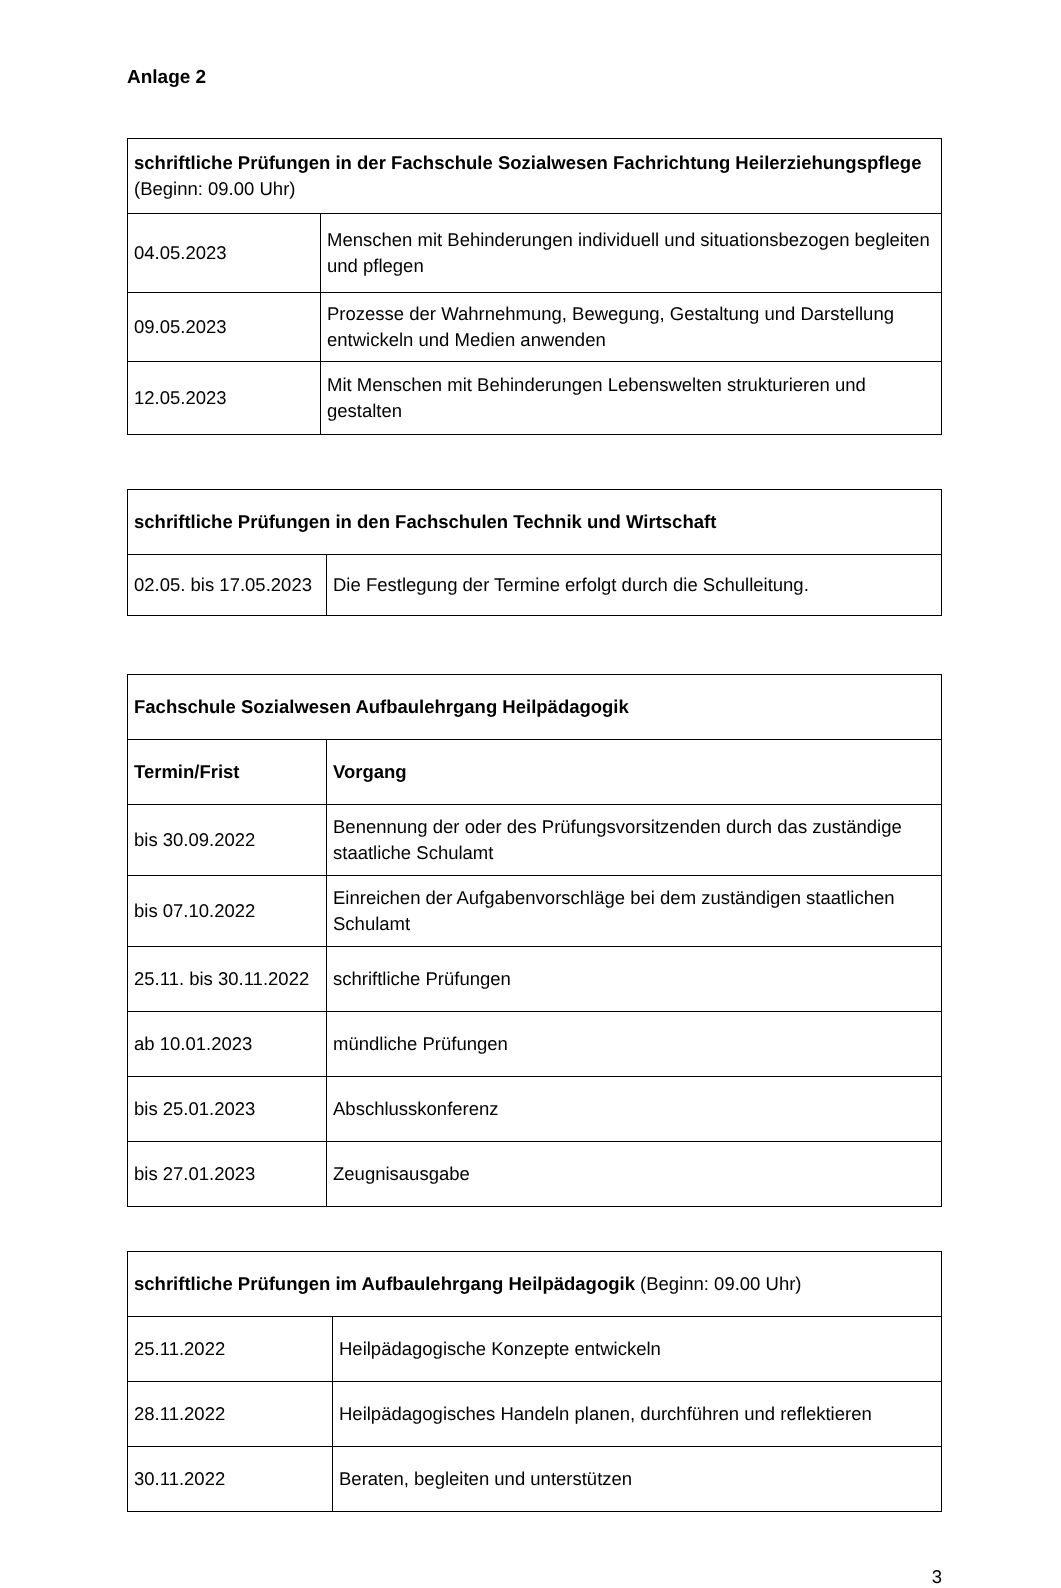Anlage 2
| schriftliche Prüfungen in der Fachschule Sozialwesen Fachrichtung Heilerziehungspflege (Beginn: 09.00 Uhr) | |
| 04.05.2023 | Menschen mit Behinderungen individuell und situationsbezogen begleiten und pflegen |
| 09.05.2023 | Prozesse der Wahrnehmung, Bewegung, Gestaltung und Darstellung entwickeln und Medien anwenden |
| 12.05.2023 | Mit Menschen mit Behinderungen Lebenswelten strukturieren und gestalten |
| schriftliche Prüfungen in den Fachschulen Technik und Wirtschaft | |
| 02.05. bis 17.05.2023 | Die Festlegung der Termine erfolgt durch die Schulleitung. |
| Fachschule Sozialwesen Aufbaulehrgang Heilpädagogik | |
| Termin/Frist | Vorgang |
| bis 30.09.2022 | Benennung der oder des Prüfungsvorsitzenden durch das zuständige staatliche Schulamt |
| bis 07.10.2022 | Einreichen der Aufgabenvorschläge bei dem zuständigen staatlichen Schulamt |
| 25.11. bis 30.11.2022 | schriftliche Prüfungen |
| ab 10.01.2023 | mündliche Prüfungen |
| bis 25.01.2023 | Abschlusskonferenz |
| bis 27.01.2023 | Zeugnisausgabe |
| schriftliche Prüfungen im Aufbaulehrgang Heilpädagogik (Beginn: 09.00 Uhr) | |
| 25.11.2022 | Heilpädagogische Konzepte entwickeln |
| 28.11.2022 | Heilpädagogisches Handeln planen, durchführen und reflektieren |
| 30.11.2022 | Beraten, begleiten und unterstützen |
3